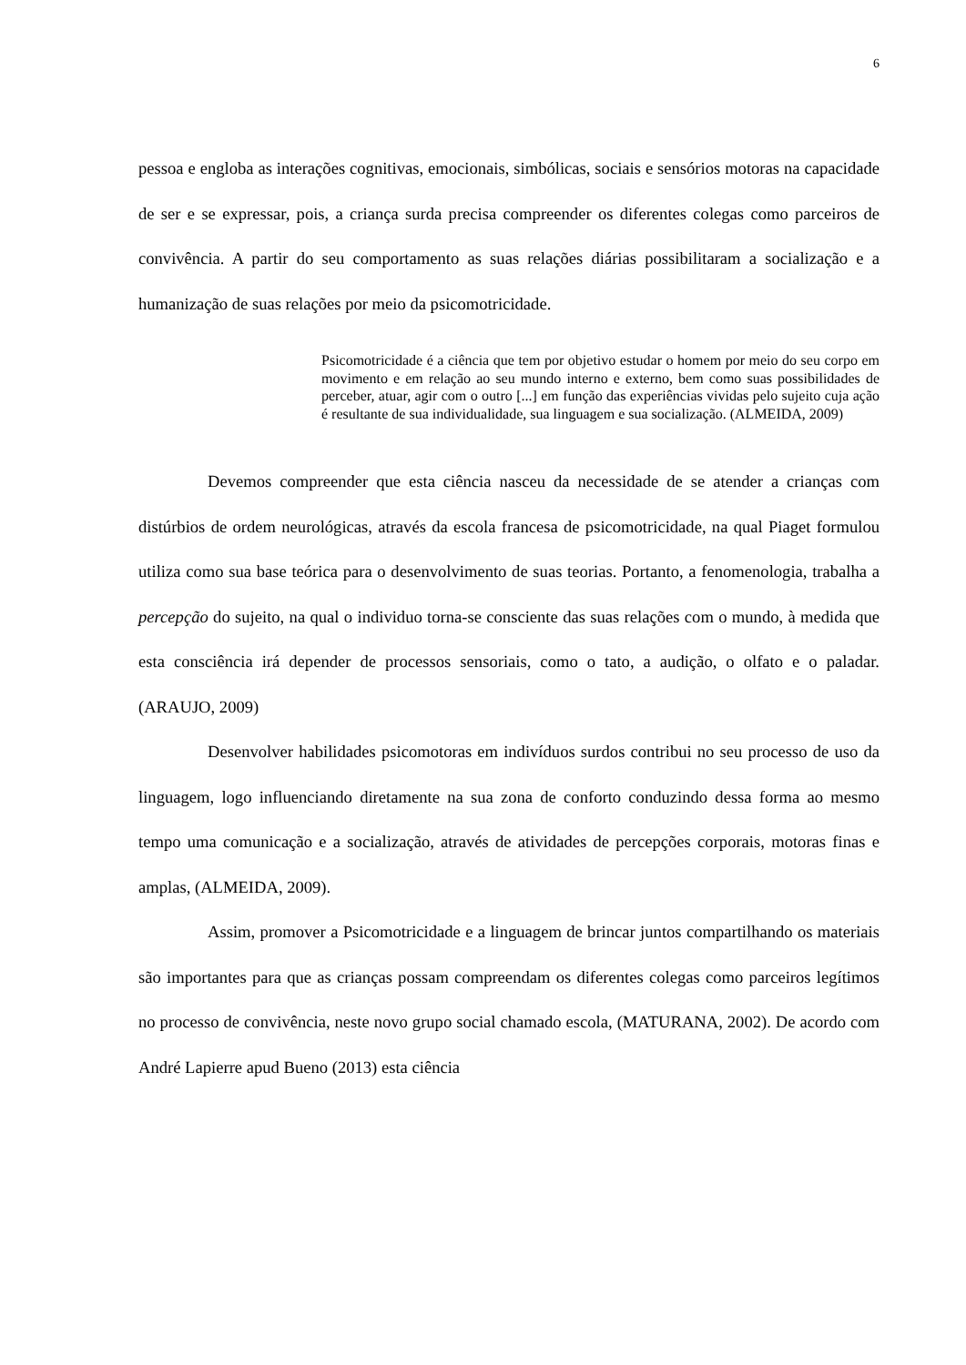6
pessoa e engloba as interações cognitivas, emocionais, simbólicas, sociais e sensórios motoras na capacidade de ser e se expressar, pois, a criança surda precisa compreender os diferentes colegas como parceiros de convivência. A partir do seu comportamento as suas relações diárias possibilitaram a socialização e a humanização de suas relações por meio da psicomotricidade.
Psicomotricidade é a ciência que tem por objetivo estudar o homem por meio do seu corpo em movimento e em relação ao seu mundo interno e externo, bem como suas possibilidades de perceber, atuar, agir com o outro [...] em função das experiências vividas pelo sujeito cuja ação é resultante de sua individualidade, sua linguagem e sua socialização. (ALMEIDA, 2009)
Devemos compreender que esta ciência nasceu da necessidade de se atender a crianças com distúrbios de ordem neurológicas, através da escola francesa de psicomotricidade, na qual Piaget formulou utiliza como sua base teórica para o desenvolvimento de suas teorias. Portanto, a fenomenologia, trabalha a percepção do sujeito, na qual o individuo torna-se consciente das suas relações com o mundo, à medida que esta consciência irá depender de processos sensoriais, como o tato, a audição, o olfato e o paladar. (ARAUJO, 2009)
Desenvolver habilidades psicomotoras em indivíduos surdos contribui no seu processo de uso da linguagem, logo influenciando diretamente na sua zona de conforto conduzindo dessa forma ao mesmo tempo uma comunicação e a socialização, através de atividades de percepções corporais, motoras finas e amplas, (ALMEIDA, 2009).
Assim, promover a Psicomotricidade e a linguagem de brincar juntos compartilhando os materiais são importantes para que as crianças possam compreendam os diferentes colegas como parceiros legítimos no processo de convivência, neste novo grupo social chamado escola, (MATURANA, 2002). De acordo com André Lapierre apud Bueno (2013) esta ciência